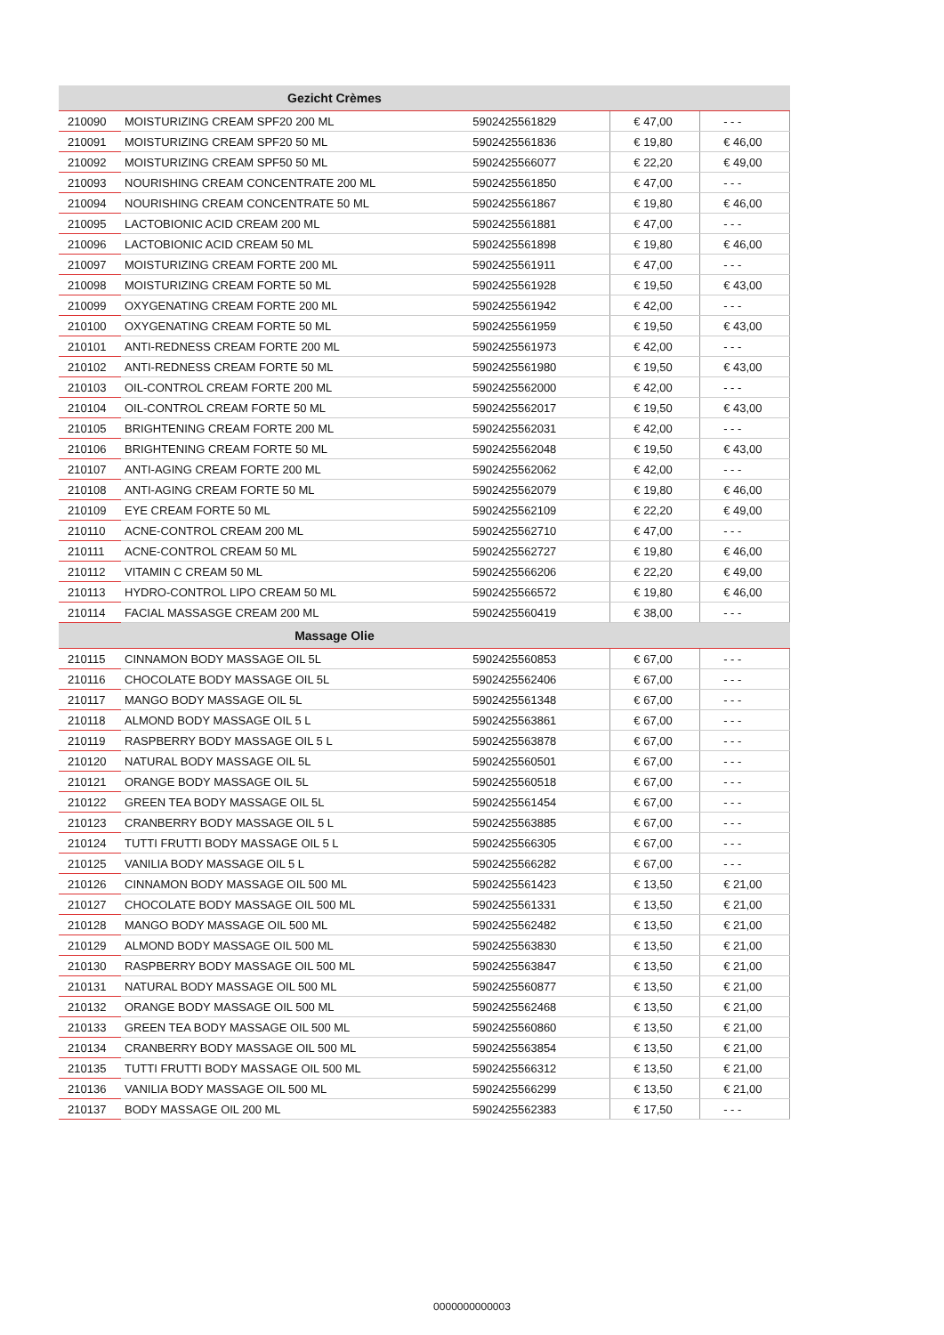| Gezicht Crèmes | | | | |
| --- | --- | --- | --- | --- |
| 210090 | MOISTURIZING CREAM SPF20 200 ML | 5902425561829 | € 47,00 | - - - |
| 210091 | MOISTURIZING CREAM SPF20 50 ML | 5902425561836 | € 19,80 | € 46,00 |
| 210092 | MOISTURIZING CREAM SPF50 50 ML | 5902425566077 | € 22,20 | € 49,00 |
| 210093 | NOURISHING CREAM CONCENTRATE 200 ML | 5902425561850 | € 47,00 | - - - |
| 210094 | NOURISHING CREAM CONCENTRATE 50 ML | 5902425561867 | € 19,80 | € 46,00 |
| 210095 | LACTOBIONIC ACID CREAM 200 ML | 5902425561881 | € 47,00 | - - - |
| 210096 | LACTOBIONIC ACID CREAM 50 ML | 5902425561898 | € 19,80 | € 46,00 |
| 210097 | MOISTURIZING CREAM FORTE 200 ML | 5902425561911 | € 47,00 | - - - |
| 210098 | MOISTURIZING CREAM FORTE 50 ML | 5902425561928 | € 19,50 | € 43,00 |
| 210099 | OXYGENATING CREAM FORTE 200 ML | 5902425561942 | € 42,00 | - - - |
| 210100 | OXYGENATING CREAM FORTE 50 ML | 5902425561959 | € 19,50 | € 43,00 |
| 210101 | ANTI-REDNESS CREAM FORTE 200 ML | 5902425561973 | € 42,00 | - - - |
| 210102 | ANTI-REDNESS CREAM FORTE 50 ML | 5902425561980 | € 19,50 | € 43,00 |
| 210103 | OIL-CONTROL CREAM FORTE 200 ML | 5902425562000 | € 42,00 | - - - |
| 210104 | OIL-CONTROL CREAM FORTE 50 ML | 5902425562017 | € 19,50 | € 43,00 |
| 210105 | BRIGHTENING CREAM FORTE 200 ML | 5902425562031 | € 42,00 | - - - |
| 210106 | BRIGHTENING CREAM FORTE 50 ML | 5902425562048 | € 19,50 | € 43,00 |
| 210107 | ANTI-AGING CREAM FORTE 200 ML | 5902425562062 | € 42,00 | - - - |
| 210108 | ANTI-AGING CREAM FORTE 50 ML | 5902425562079 | € 19,80 | € 46,00 |
| 210109 | EYE CREAM FORTE 50 ML | 5902425562109 | € 22,20 | € 49,00 |
| 210110 | ACNE-CONTROL CREAM 200 ML | 5902425562710 | € 47,00 | - - - |
| 210111 | ACNE-CONTROL CREAM 50 ML | 5902425562727 | € 19,80 | € 46,00 |
| 210112 | VITAMIN C CREAM 50 ML | 5902425566206 | € 22,20 | € 49,00 |
| 210113 | HYDRO-CONTROL LIPO CREAM 50 ML | 5902425566572 | € 19,80 | € 46,00 |
| 210114 | FACIAL MASSASGE CREAM 200 ML | 5902425560419 | € 38,00 | - - - |
| Massage Olie | | | | |
| 210115 | CINNAMON BODY MASSAGE OIL 5L | 5902425560853 | € 67,00 | - - - |
| 210116 | CHOCOLATE BODY MASSAGE OIL 5L | 5902425562406 | € 67,00 | - - - |
| 210117 | MANGO BODY MASSAGE OIL 5L | 5902425561348 | € 67,00 | - - - |
| 210118 | ALMOND BODY MASSAGE OIL 5 L | 5902425563861 | € 67,00 | - - - |
| 210119 | RASPBERRY BODY MASSAGE OIL 5 L | 5902425563878 | € 67,00 | - - - |
| 210120 | NATURAL BODY MASSAGE OIL 5L | 5902425560501 | € 67,00 | - - - |
| 210121 | ORANGE BODY MASSAGE OIL 5L | 5902425560518 | € 67,00 | - - - |
| 210122 | GREEN TEA BODY MASSAGE OIL 5L | 5902425561454 | € 67,00 | - - - |
| 210123 | CRANBERRY BODY MASSAGE OIL 5 L | 5902425563885 | € 67,00 | - - - |
| 210124 | TUTTI FRUTTI BODY MASSAGE OIL 5 L | 5902425566305 | € 67,00 | - - - |
| 210125 | VANILIA BODY MASSAGE OIL 5 L | 5902425566282 | € 67,00 | - - - |
| 210126 | CINNAMON BODY MASSAGE OIL 500 ML | 5902425561423 | € 13,50 | € 21,00 |
| 210127 | CHOCOLATE BODY MASSAGE OIL 500 ML | 5902425561331 | € 13,50 | € 21,00 |
| 210128 | MANGO BODY MASSAGE OIL 500 ML | 5902425562482 | € 13,50 | € 21,00 |
| 210129 | ALMOND BODY MASSAGE OIL 500 ML | 5902425563830 | € 13,50 | € 21,00 |
| 210130 | RASPBERRY BODY MASSAGE OIL 500 ML | 5902425563847 | € 13,50 | € 21,00 |
| 210131 | NATURAL BODY MASSAGE OIL 500 ML | 5902425560877 | € 13,50 | € 21,00 |
| 210132 | ORANGE BODY MASSAGE OIL 500 ML | 5902425562468 | € 13,50 | € 21,00 |
| 210133 | GREEN TEA BODY MASSAGE OIL 500 ML | 5902425560860 | € 13,50 | € 21,00 |
| 210134 | CRANBERRY BODY MASSAGE OIL 500 ML | 5902425563854 | € 13,50 | € 21,00 |
| 210135 | TUTTI FRUTTI BODY MASSAGE OIL 500 ML | 5902425566312 | € 13,50 | € 21,00 |
| 210136 | VANILIA BODY MASSAGE OIL 500 ML | 5902425566299 | € 13,50 | € 21,00 |
| 210137 | BODY MASSAGE OIL 200 ML | 5902425562383 | € 17,50 | - - - |
0000000000003